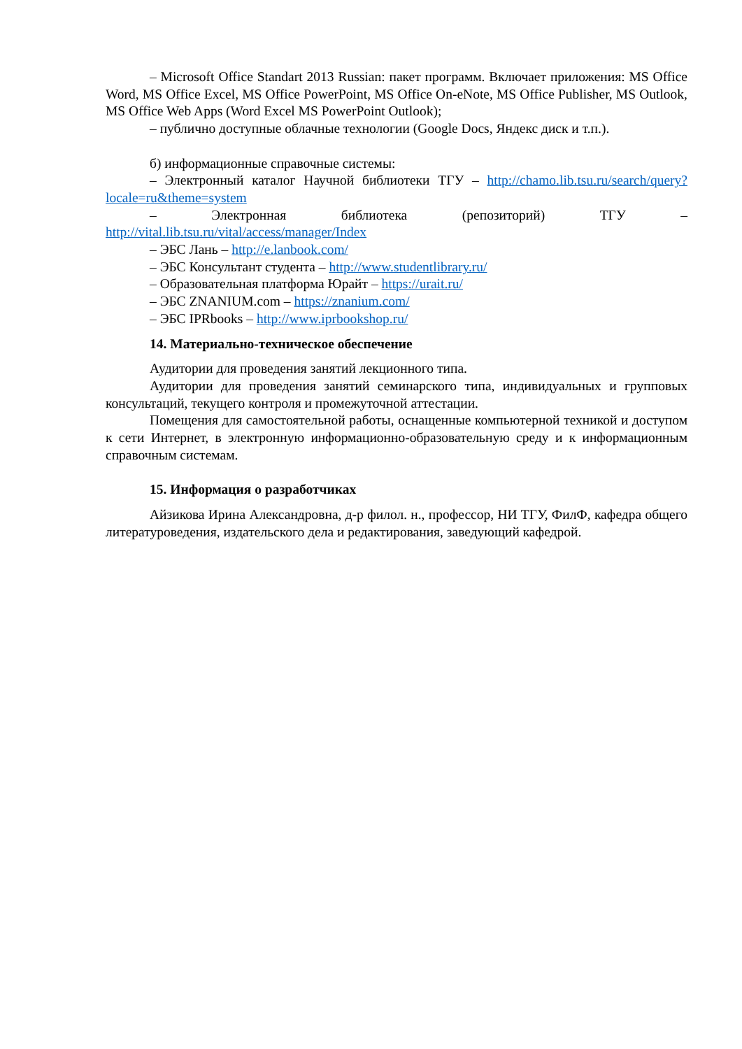– Microsoft Office Standart 2013 Russian: пакет программ. Включает приложения: MS Office Word, MS Office Excel, MS Office PowerPoint, MS Office On-eNote, MS Office Publisher, MS Outlook, MS Office Web Apps (Word Excel MS PowerPoint Outlook);
– публично доступные облачные технологии (Google Docs, Яндекс диск и т.п.).
б) информационные справочные системы:
– Электронный каталог Научной библиотеки ТГУ – http://chamo.lib.tsu.ru/search/query?locale=ru&theme=system
– Электронная библиотека (репозиторий) ТГУ – http://vital.lib.tsu.ru/vital/access/manager/Index
– ЭБС Лань – http://e.lanbook.com/
– ЭБС Консультант студента – http://www.studentlibrary.ru/
– Образовательная платформа Юрайт – https://urait.ru/
– ЭБС ZNANIUM.com – https://znanium.com/
– ЭБС IPRbooks – http://www.iprbookshop.ru/
14. Материально-техническое обеспечение
Аудитории для проведения занятий лекционного типа.
Аудитории для проведения занятий семинарского типа, индивидуальных и групповых консультаций, текущего контроля и промежуточной аттестации.
Помещения для самостоятельной работы, оснащенные компьютерной техникой и доступом к сети Интернет, в электронную информационно-образовательную среду и к информационным справочным системам.
15. Информация о разработчиках
Айзикова Ирина Александровна, д-р филол. н., профессор, НИ ТГУ, ФилФ, кафедра общего литературоведения, издательского дела и редактирования, заведующий кафедрой.